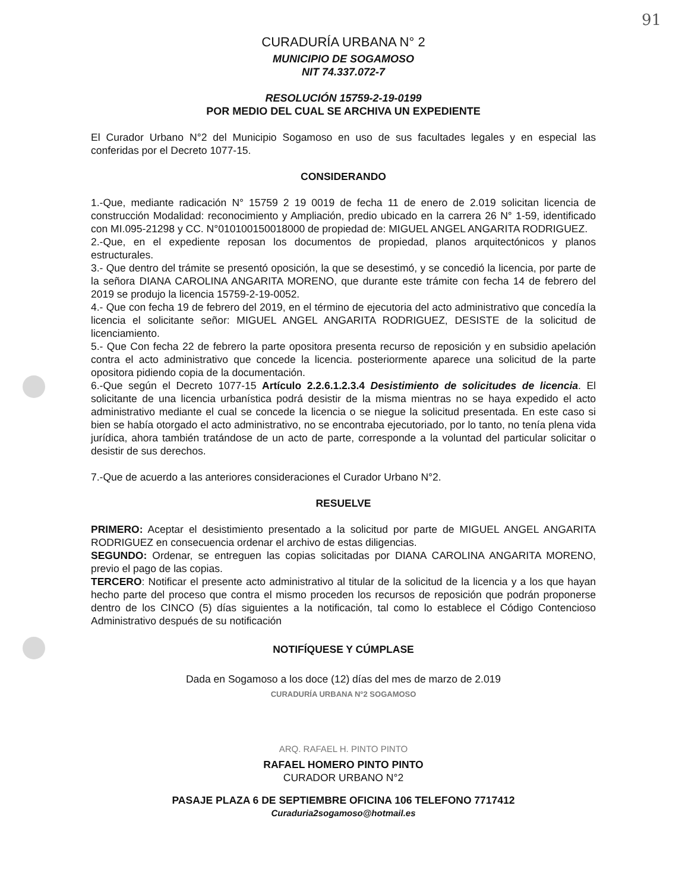91
CURADURÍA URBANA N° 2
MUNICIPIO DE SOGAMOSO
NIT 74.337.072-7
RESOLUCIÓN 15759-2-19-0199
POR MEDIO DEL CUAL SE ARCHIVA UN EXPEDIENTE
El Curador Urbano N°2 del Municipio Sogamoso en uso de sus facultades legales y en especial las conferidas por el Decreto 1077-15.
CONSIDERANDO
1.-Que, mediante radicación N° 15759 2 19 0019 de fecha 11 de enero de 2.019 solicitan licencia de construcción Modalidad: reconocimiento y Ampliación, predio ubicado en la carrera 26 N° 1-59, identificado con MI.095-21298 y CC. N°010100150018000 de propiedad de: MIGUEL ANGEL ANGARITA RODRIGUEZ.
2.-Que, en el expediente reposan los documentos de propiedad, planos arquitectónicos y planos estructurales.
3.- Que dentro del trámite se presentó oposición, la que se desestimó, y se concedió la licencia, por parte de la señora DIANA CAROLINA ANGARITA MORENO, que durante este trámite con fecha 14 de febrero del 2019 se produjo la licencia 15759-2-19-0052.
4.- Que con fecha 19 de febrero del 2019, en el término de ejecutoria del acto administrativo que concedía la licencia el solicitante señor: MIGUEL ANGEL ANGARITA RODRIGUEZ, DESISTE de la solicitud de licenciamiento.
5.- Que Con fecha 22 de febrero la parte opositora presenta recurso de reposición y en subsidio apelación contra el acto administrativo que concede la licencia. posteriormente aparece una solicitud de la parte opositora pidiendo copia de la documentación.
6.-Que según el Decreto 1077-15 Artículo 2.2.6.1.2.3.4 Desistimiento de solicitudes de licencia. El solicitante de una licencia urbanística podrá desistir de la misma mientras no se haya expedido el acto administrativo mediante el cual se concede la licencia o se niegue la solicitud presentada. En este caso si bien se había otorgado el acto administrativo, no se encontraba ejecutoriado, por lo tanto, no tenía plena vida jurídica, ahora también tratándose de un acto de parte, corresponde a la voluntad del particular solicitar o desistir de sus derechos.
7.-Que de acuerdo a las anteriores consideraciones el Curador Urbano N°2.
RESUELVE
PRIMERO: Aceptar el desistimiento presentado a la solicitud por parte de MIGUEL ANGEL ANGARITA RODRIGUEZ en consecuencia ordenar el archivo de estas diligencias.
SEGUNDO: Ordenar, se entreguen las copias solicitadas por DIANA CAROLINA ANGARITA MORENO, previo el pago de las copias.
TERCERO: Notificar el presente acto administrativo al titular de la solicitud de la licencia y a los que hayan hecho parte del proceso que contra el mismo proceden los recursos de reposición que podrán proponerse dentro de los CINCO (5) días siguientes a la notificación, tal como lo establece el Código Contencioso Administrativo después de su notificación
NOTIFÍQUESE Y CÚMPLASE
Dada en Sogamoso a los doce (12) días del mes de marzo de 2.019
CURADURÍA URBANA N°2 SOGAMOSO
ARQ. RAFAEL H. PINTO PINTO
RAFAEL HOMERO PINTO PINTO
CURADOR URBANO N°2
PASAJE PLAZA 6 DE SEPTIEMBRE OFICINA 106 TELEFONO 7717412
Curaduria2sogamoso@hotmail.es